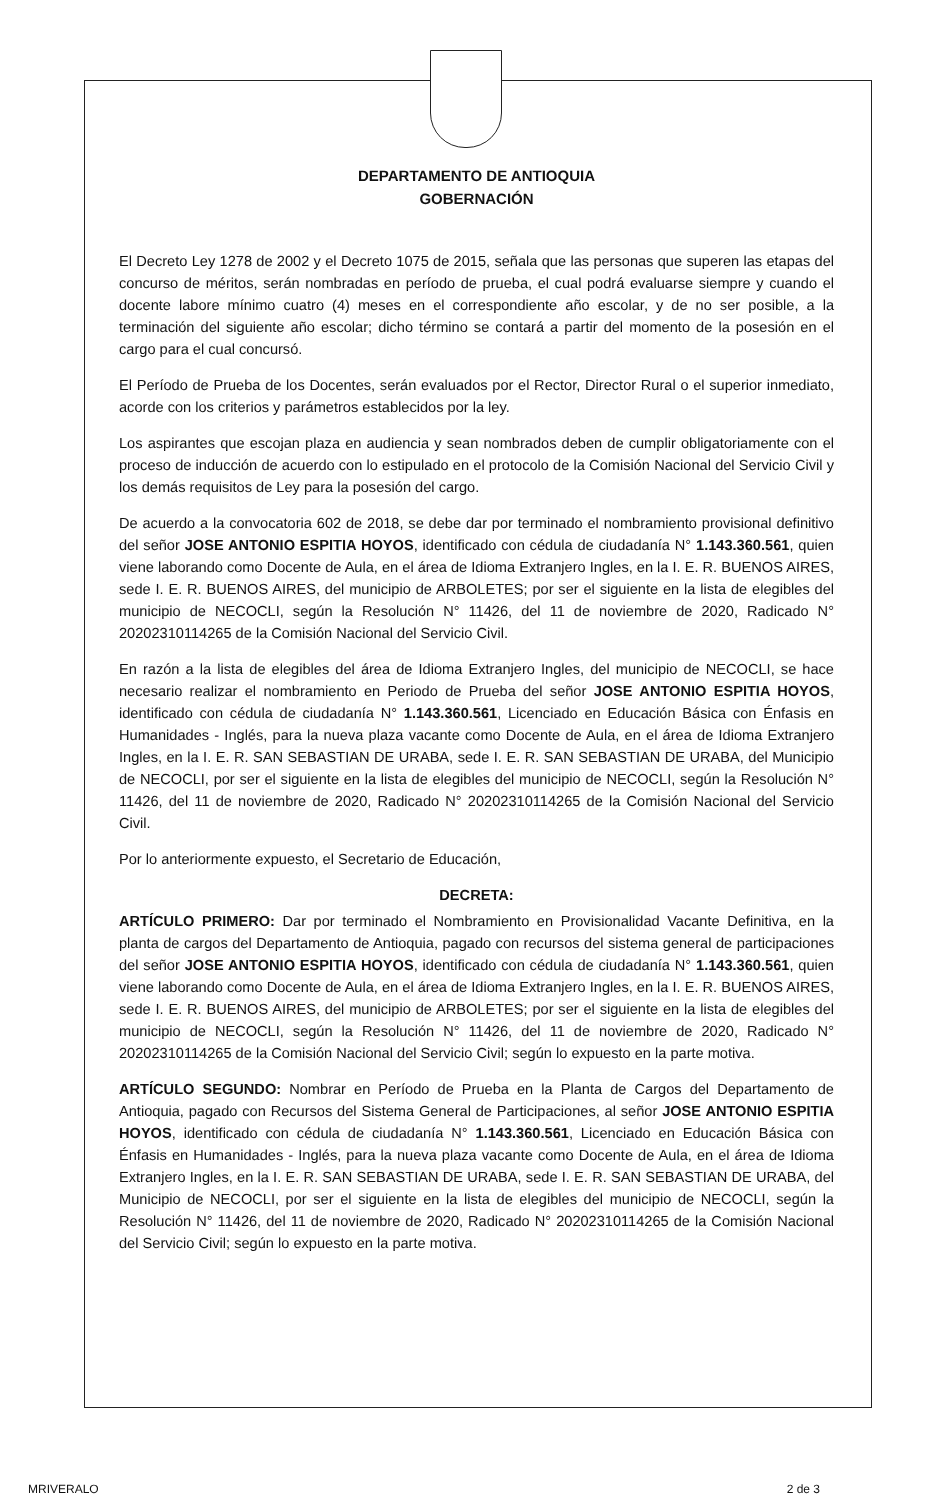DEPARTAMENTO DE ANTIOQUIA
GOBERNACIÓN
El Decreto Ley 1278 de 2002 y el Decreto 1075 de 2015, señala que las personas que superen las etapas del concurso de méritos, serán nombradas en período de prueba, el cual podrá evaluarse siempre y cuando el docente labore mínimo cuatro (4) meses en el correspondiente año escolar, y de no ser posible, a la terminación del siguiente año escolar; dicho término se contará a partir del momento de la posesión en el cargo para el cual concursó.
El Período de Prueba de los Docentes, serán evaluados por el Rector, Director Rural o el superior inmediato, acorde con los criterios y parámetros establecidos por la ley.
Los aspirantes que escojan plaza en audiencia y sean nombrados deben de cumplir obligatoriamente con el proceso de inducción de acuerdo con lo estipulado en el protocolo de la Comisión Nacional del Servicio Civil y los demás requisitos de Ley para la posesión del cargo.
De acuerdo a la convocatoria 602 de 2018, se debe dar por terminado el nombramiento provisional definitivo del señor JOSE ANTONIO ESPITIA HOYOS, identificado con cédula de ciudadanía N° 1.143.360.561, quien viene laborando como Docente de Aula, en el área de Idioma Extranjero Ingles, en la I. E. R. BUENOS AIRES, sede I. E. R. BUENOS AIRES, del municipio de ARBOLETES; por ser el siguiente en la lista de elegibles del municipio de NECOCLI, según la Resolución N° 11426, del 11 de noviembre de 2020, Radicado N° 20202310114265 de la Comisión Nacional del Servicio Civil.
En razón a la lista de elegibles del área de Idioma Extranjero Ingles, del municipio de NECOCLI, se hace necesario realizar el nombramiento en Periodo de Prueba del señor JOSE ANTONIO ESPITIA HOYOS, identificado con cédula de ciudadanía N° 1.143.360.561, Licenciado en Educación Básica con Énfasis en Humanidades - Inglés, para la nueva plaza vacante como Docente de Aula, en el área de Idioma Extranjero Ingles, en la I. E. R. SAN SEBASTIAN DE URABA, sede I. E. R. SAN SEBASTIAN DE URABA, del Municipio de NECOCLI, por ser el siguiente en la lista de elegibles del municipio de NECOCLI, según la Resolución N° 11426, del 11 de noviembre de 2020, Radicado N° 20202310114265 de la Comisión Nacional del Servicio Civil.
Por lo anteriormente expuesto, el Secretario de Educación,
DECRETA:
ARTÍCULO PRIMERO: Dar por terminado el Nombramiento en Provisionalidad Vacante Definitiva, en la planta de cargos del Departamento de Antioquia, pagado con recursos del sistema general de participaciones del señor JOSE ANTONIO ESPITIA HOYOS, identificado con cédula de ciudadanía N° 1.143.360.561, quien viene laborando como Docente de Aula, en el área de Idioma Extranjero Ingles, en la I. E. R. BUENOS AIRES, sede I. E. R. BUENOS AIRES, del municipio de ARBOLETES; por ser el siguiente en la lista de elegibles del municipio de NECOCLI, según la Resolución N° 11426, del 11 de noviembre de 2020, Radicado N° 20202310114265 de la Comisión Nacional del Servicio Civil; según lo expuesto en la parte motiva.
ARTÍCULO SEGUNDO: Nombrar en Período de Prueba en la Planta de Cargos del Departamento de Antioquia, pagado con Recursos del Sistema General de Participaciones, al señor JOSE ANTONIO ESPITIA HOYOS, identificado con cédula de ciudadanía N° 1.143.360.561, Licenciado en Educación Básica con Énfasis en Humanidades - Inglés, para la nueva plaza vacante como Docente de Aula, en el área de Idioma Extranjero Ingles, en la I. E. R. SAN SEBASTIAN DE URABA, sede I. E. R. SAN SEBASTIAN DE URABA, del Municipio de NECOCLI, por ser el siguiente en la lista de elegibles del municipio de NECOCLI, según la Resolución N° 11426, del 11 de noviembre de 2020, Radicado N° 20202310114265 de la Comisión Nacional del Servicio Civil; según lo expuesto en la parte motiva.
MRIVERALO 2 de 3